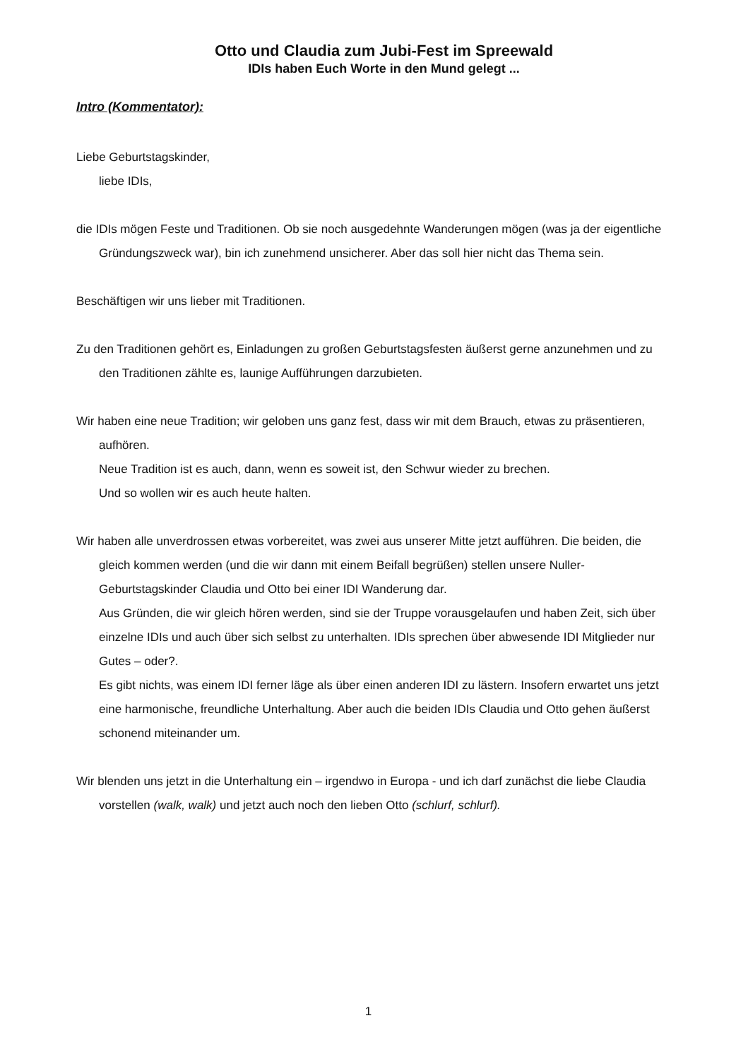Otto und Claudia zum Jubi-Fest im Spreewald
IDIs haben Euch Worte in den Mund gelegt ...
Intro (Kommentator):
Liebe Geburtstagskinder,
liebe IDIs,
die IDIs mögen Feste und Traditionen. Ob sie noch ausgedehnte Wanderungen mögen (was ja der eigentliche Gründungszweck war), bin ich zunehmend unsicherer. Aber das soll hier nicht das Thema sein.
Beschäftigen wir uns lieber mit Traditionen.
Zu den Traditionen gehört es, Einladungen zu großen Geburtstagsfesten äußerst gerne anzunehmen und zu den Traditionen zählte es, launige Aufführungen darzubieten.
Wir haben eine neue Tradition; wir geloben uns ganz fest, dass wir mit dem Brauch, etwas zu präsentieren, aufhören.
Neue Tradition ist es auch, dann, wenn es soweit ist, den Schwur wieder zu brechen.
Und so wollen wir es auch heute halten.
Wir haben alle unverdrossen etwas vorbereitet, was zwei aus unserer Mitte jetzt aufführen. Die beiden, die gleich kommen werden (und die wir dann mit einem Beifall begrüßen) stellen unsere Nuller-Geburtstagskinder Claudia und Otto bei einer IDI Wanderung dar.
Aus Gründen, die wir gleich hören werden, sind sie der Truppe vorausgelaufen und haben Zeit, sich über einzelne IDIs und auch über sich selbst zu unterhalten. IDIs sprechen über abwesende IDI Mitglieder nur Gutes – oder?.
Es gibt nichts, was einem IDI ferner läge als über einen anderen IDI zu lästern. Insofern erwartet uns jetzt eine harmonische, freundliche Unterhaltung. Aber auch die beiden IDIs Claudia und Otto gehen äußerst schonend miteinander um.
Wir blenden uns jetzt in die Unterhaltung ein – irgendwo in Europa - und ich darf zunächst die liebe Claudia vorstellen (walk, walk) und jetzt auch noch den lieben Otto (schlurf, schlurf).
1